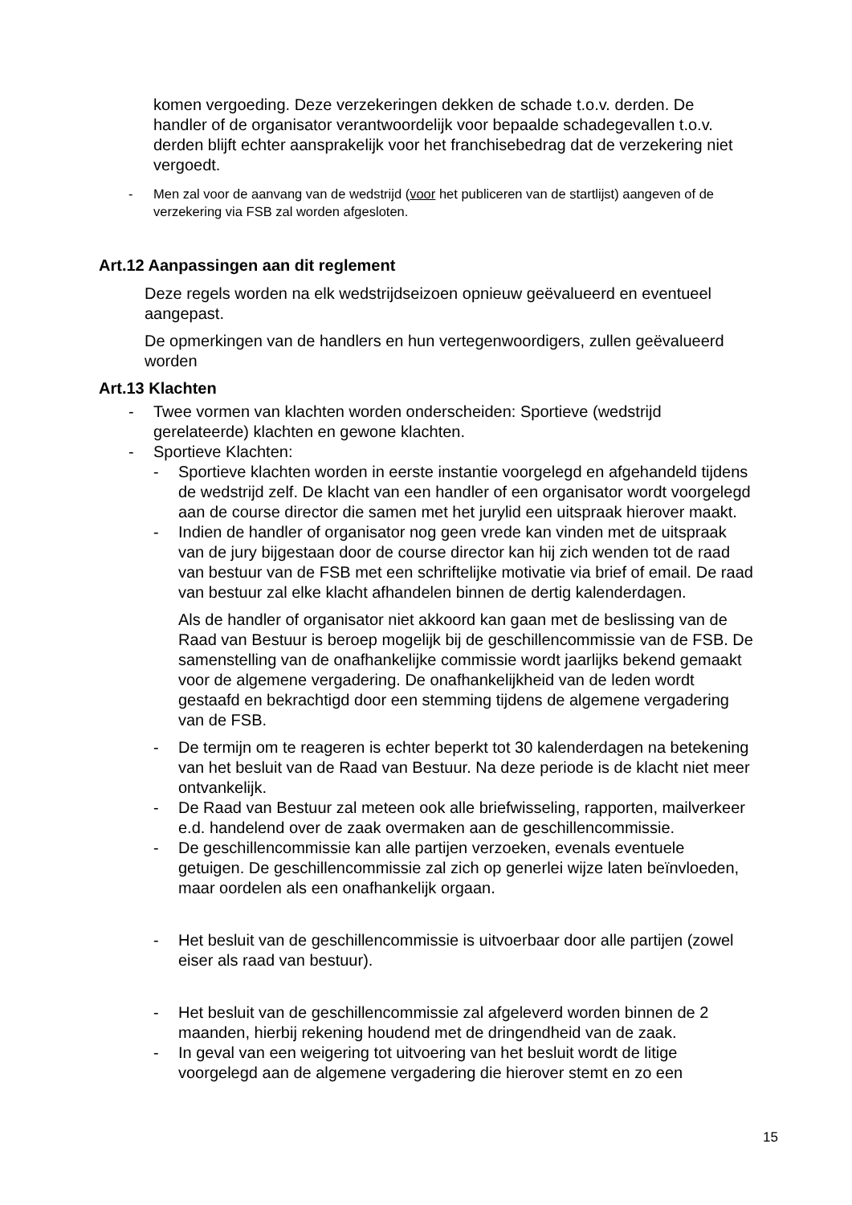komen vergoeding. Deze verzekeringen dekken de schade t.o.v. derden. De handler of de organisator verantwoordelijk voor bepaalde schadegevallen t.o.v. derden blijft echter aansprakelijk voor het franchisebedrag dat de verzekering niet vergoedt.
- Men zal voor de aanvang van de wedstrijd (voor het publiceren van de startlijst) aangeven of de verzekering via FSB zal worden afgesloten.
Art.12 Aanpassingen aan dit reglement
Deze regels worden na elk wedstrijdseizoen opnieuw geëvalueerd en eventueel aangepast.
De opmerkingen van de handlers en hun vertegenwoordigers, zullen geëvalueerd worden
Art.13 Klachten
- Twee vormen van klachten worden onderscheiden: Sportieve (wedstrijd gerelateerde) klachten en gewone klachten.
- Sportieve Klachten:
- Sportieve klachten worden in eerste instantie voorgelegd en afgehandeld tijdens de wedstrijd zelf. De klacht van een handler of een organisator wordt voorgelegd aan de course director die samen met het jurylid een uitspraak hierover maakt.
- Indien de handler of organisator nog geen vrede kan vinden met de uitspraak van de jury bijgestaan door de course director kan hij zich wenden tot de raad van bestuur van de FSB met een schriftelijke motivatie via brief of email. De raad van bestuur zal elke klacht afhandelen binnen de dertig kalenderdagen.
Als de handler of organisator niet akkoord kan gaan met de beslissing van de Raad van Bestuur is beroep mogelijk bij de geschillencommissie van de FSB. De samenstelling van de onafhankelijke commissie wordt jaarlijks bekend gemaakt voor de algemene vergadering. De onafhankelijkheid van de leden wordt gestaafd en bekrachtigd door een stemming tijdens de algemene vergadering van de FSB.
- De termijn om te reageren is echter beperkt tot 30 kalenderdagen na betekening van het besluit van de Raad van Bestuur. Na deze periode is de klacht niet meer ontvankelijk.
- De Raad van Bestuur zal meteen ook alle briefwisseling, rapporten, mailverkeer e.d. handelend over de zaak overmaken aan de geschillencommissie.
- De geschillencommissie kan alle partijen verzoeken, evenals eventuele getuigen. De geschillencommissie zal zich op generlei wijze laten beïnvloeden, maar oordelen als een onafhankelijk orgaan.
- Het besluit van de geschillencommissie is uitvoerbaar door alle partijen (zowel eiser als raad van bestuur).
- Het besluit van de geschillencommissie zal afgeleverd worden binnen de 2 maanden, hierbij rekening houdend met de dringendheid van de zaak.
- In geval van een weigering tot uitvoering van het besluit wordt de litige voorgelegd aan de algemene vergadering die hierover stemt en zo een
15